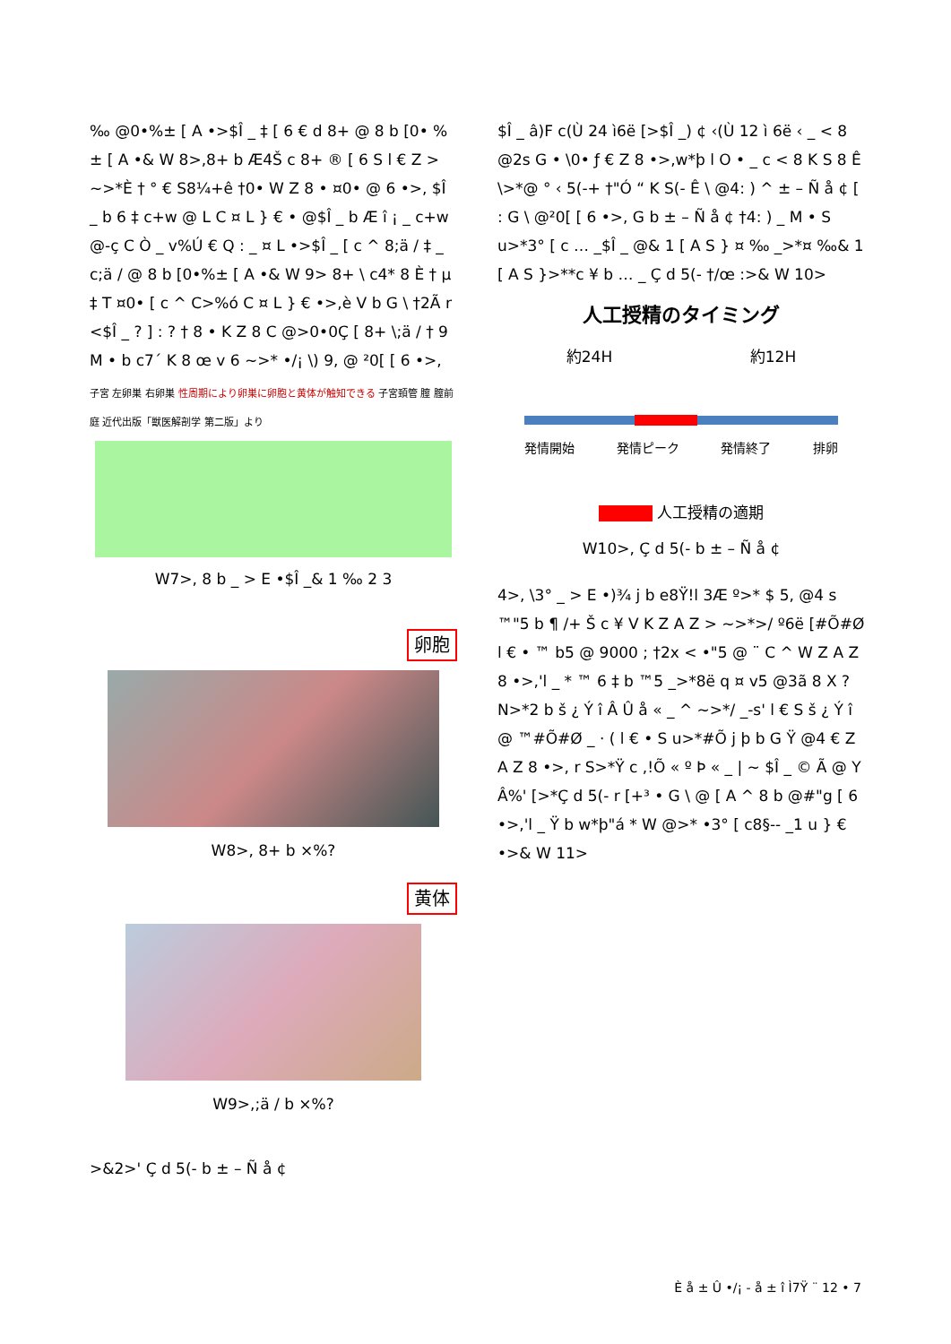‰ @0•%± [ A •>$Î _ ‡ [ 6 € d 8+ @ 8 b [0• %± [ A •& W 8>,8+ b Æ4Š c 8+ ® [ 6 S l € Z > ~>*È † ° € S8¼+ê †0• W Z 8 • ¤0• @ 6 •>, $Î _ b 6 ‡ c+w @ L C ¤ L } € • @$Î _ b Æ î ¡ _ c+w @-ç C Ò _ v%Ú € Q : _ ¤ L •>$Î _ [ c ^ 8;ä / ‡ _ c;ä / @ 8 b [0•%± [ A •& W 9> 8+ \ c4* 8 È † µ ‡ T ¤0• [ c ^ C>%ó C ¤ L } € •>,è V b G \ †2Ã r <$Î _ ? ] : ? † 8 • K Z 8 C @>0•0Ç [ 8+ \;ä / † 9 M • b c7´ K 8 œ v 6 ~>* •/¡ \) 9, @ ²0[ [ 6 •>,
子宮 左卵巣 右卵巣 性周期により卵巣に卵胞と黄体が触知できる 子宮頚管 膣 膣前庭 近代出版「獣医解剖学 第二版」より
W7>, 8 b _ > E •$Î _& 1 ‰ 2 3
卵胞
W8>, 8+ b ×%?
黄体
W9>,;ä / b ×%?
>&2>' Ç d 5(- b ± – Ñ å ¢
$Î _ â)F c(Ù 24 ì6ë [>$Î _) ¢ ‹(Ù 12 ì 6ë ‹ _ < 8 @2s G • \0• ƒ € Z 8 •>,w*þ l O • _ c < 8 K S 8 Ê \>*@ ° ‹ 5(-+ †"Ó “ K S(- Ê \ @4: ) ^ ± – Ñ å ¢ [ : G \ @²0[ [ 6 •>, G b ± – Ñ å ¢ †4: ) _ M • S u>*3° [ c … _$Î _ @& 1 [ A S } ¤ ‰ _>*¤ ‰& 1 [ A S }>**c ¥ b … _ Ç d 5(- †/œ :>& W 10>
人工授精のタイミング
約24H 約12H
発情開始 発情ピーク 発情終了 排卵
人工授精の適期
W10>, Ç d 5(- b ± – Ñ å ¢
4>, \3° _ > E •)¾ j b e8Ÿ!l 3Æ º>* $ 5, @4 s ™"5 b ¶ /+ Š c ¥ V K Z A Z > ~>*>/ º6ë [#Õ#Ø l € • ™ b5 @ 9000 ; †2x < •"5 @ ¨ C ^ W Z A Z 8 •>,'l _ * ™ 6 ‡ b ™5 _>*8ë q ¤ v5 @3ã 8 X ? N>*2 b š ¿ Ý î Â Û å « _ ^ ~>*/ _-s' l € S š ¿ Ý î @ ™#Õ#Ø _ · ( l € • S u>*#Õ j þ b G Ÿ @4 € Z A Z 8 •>, r S>*Ÿ c ,!Õ « º Þ « _ | ~ $Î _ © Ã @ Y Â%' [>*Ç d 5(- r [+³ • G \ @ [ A ^ 8 b @#"g [ 6 •>,'l _ Ÿ b w*þ"á * W @>* •3° [ c8§-- _1 u } € •>& W 11>
È å ± Û •/¡ - å ± î Ì7Ÿ ¨ 12 • 7